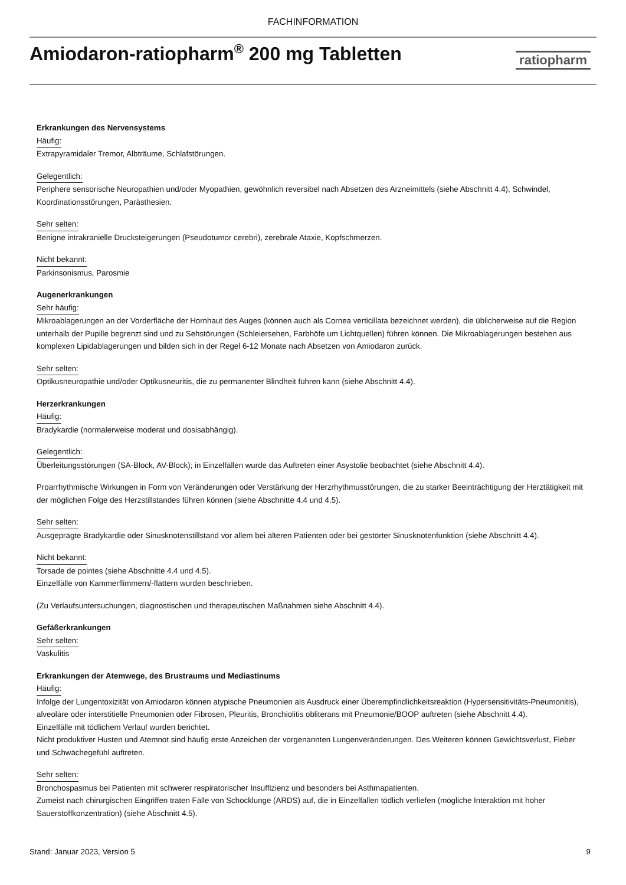FACHINFORMATION
Amiodaron-ratiopharm<sup>®</sup> 200 mg Tabletten
ratiopharm
Erkrankungen des Nervensystems
Häufig:
Extrapyramidaler Tremor, Albträume, Schlafstörungen.
Gelegentlich:
Periphere sensorische Neuropathien und/oder Myopathien, gewöhnlich reversibel nach Absetzen des Arzneimittels (siehe Abschnitt 4.4), Schwindel, Koordinationsstörungen, Parästhesien.
Sehr selten:
Benigne intrakranielle Drucksteigerungen (Pseudotumor cerebri), zerebrale Ataxie, Kopfschmerzen.
Nicht bekannt:
Parkinsonismus, Parosmie
Augenerkrankungen
Sehr häufig:
Mikroablagerungen an der Vorderfläche der Hornhaut des Auges (können auch als Cornea verticillata bezeichnet werden), die üblicherweise auf die Region unterhalb der Pupille begrenzt sind und zu Sehstörungen (Schleiersehen, Farbhöfe um Lichtquellen) führen können. Die Mikroablagerungen bestehen aus komplexen Lipidablagerungen und bilden sich in der Regel 6-12 Monate nach Absetzen von Amiodaron zurück.
Sehr selten:
Optikusneuropathie und/oder Optikusneuritis, die zu permanenter Blindheit führen kann (siehe Abschnitt 4.4).
Herzerkrankungen
Häufig:
Bradykardie (normalerweise moderat und dosisabhängig).
Gelegentlich:
Überleitungsstörungen (SA-Block, AV-Block); in Einzelfällen wurde das Auftreten einer Asystolie beobachtet (siehe Abschnitt 4.4).
Proarrhythmische Wirkungen in Form von Veränderungen oder Verstärkung der Herzrhythmusstörungen, die zu starker Beeinträchtigung der Herztätigkeit mit der möglichen Folge des Herzstillstandes führen können (siehe Abschnitte 4.4 und 4.5).
Sehr selten:
Ausgeprägte Bradykardie oder Sinusknotenstillstand vor allem bei älteren Patienten oder bei gestörter Sinusknotenfunktion (siehe Abschnitt 4.4).
Nicht bekannt:
Torsade de pointes (siehe Abschnitte 4.4 und 4.5).
Einzelfälle von Kammerflimmern/-flattern wurden beschrieben.
(Zu Verlaufsuntersuchungen, diagnostischen und therapeutischen Maßnahmen siehe Abschnitt 4.4).
Gefäßerkrankungen
Sehr selten:
Vaskulitis
Erkrankungen der Atemwege, des Brustraums und Mediastinums
Häufig:
Infolge der Lungentoxizität von Amiodaron können atypische Pneumonien als Ausdruck einer Überempfindlichkeitsreaktion (Hypersensitivitäts-Pneumonitis), alveoläre oder interstitielle Pneumonien oder Fibrosen, Pleuritis, Bronchiolitis obliterans mit Pneumonie/BOOP auftreten (siehe Abschnitt 4.4).
Einzelfälle mit tödlichem Verlauf wurden berichtet.
Nicht produktiver Husten und Atemnot sind häufig erste Anzeichen der vorgenannten Lungenveränderungen. Des Weiteren können Gewichtsverlust, Fieber und Schwächegefühl auftreten.
Sehr selten:
Bronchospasmus bei Patienten mit schwerer respiratorischer Insuffizienz und besonders bei Asthmapatienten.
Zumeist nach chirurgischen Eingriffen traten Fälle von Schocklunge (ARDS) auf, die in Einzelfällen tödlich verliefen (mögliche Interaktion mit hoher Sauerstoffkonzentration) (siehe Abschnitt 4.5).
Stand: Januar 2023, Version 5 9